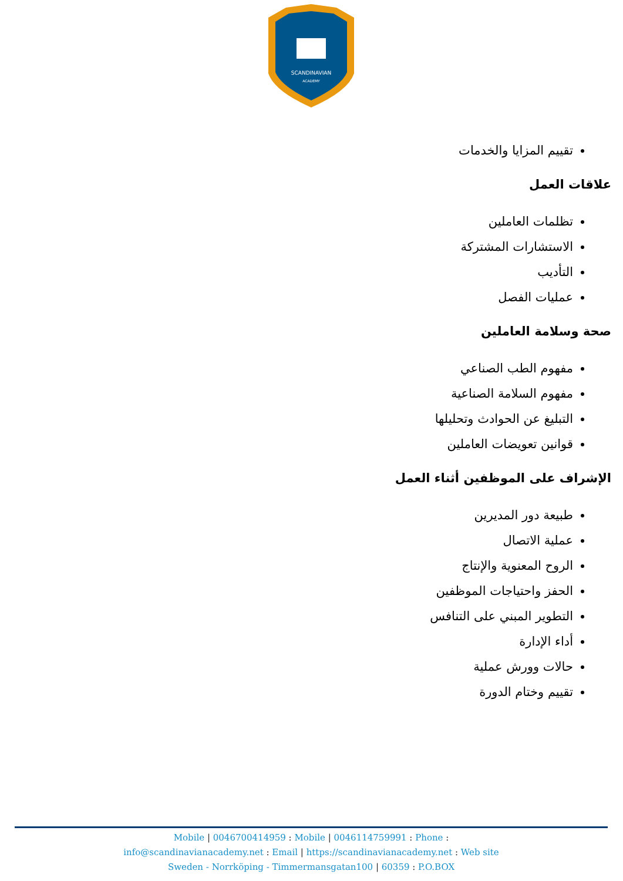SCANDINAVIAN
ACADEMY
تقييم المزايا والخدمات
علاقات العمل
تظلمات العاملين
الاستشارات المشتركة
التأديب
عمليات الفصل
صحة وسلامة العاملين
مفهوم الطب الصناعي
مفهوم السلامة الصناعية
التبليغ عن الحوادث وتحليلها
قوانين تعويضات العاملين
الإشراف على الموظفين أثناء العمل
طبيعة دور المديرين
عملية الاتصال
الروح المعنوية والإنتاج
الحفز واحتياجات الموظفين
التطوير المبني على التنافس
أداء الإدارة
حالات وورش عملية
تقييم وختام الدورة
Mobile | 0046700414959 : Mobile | 0046114759991 : Phone :
info@scandinavianacademy.net : Email | https://scandinavianacademy.net : Web site
Sweden - Norrköping - Timmermansgatan100 | 60359 : P.O.BOX